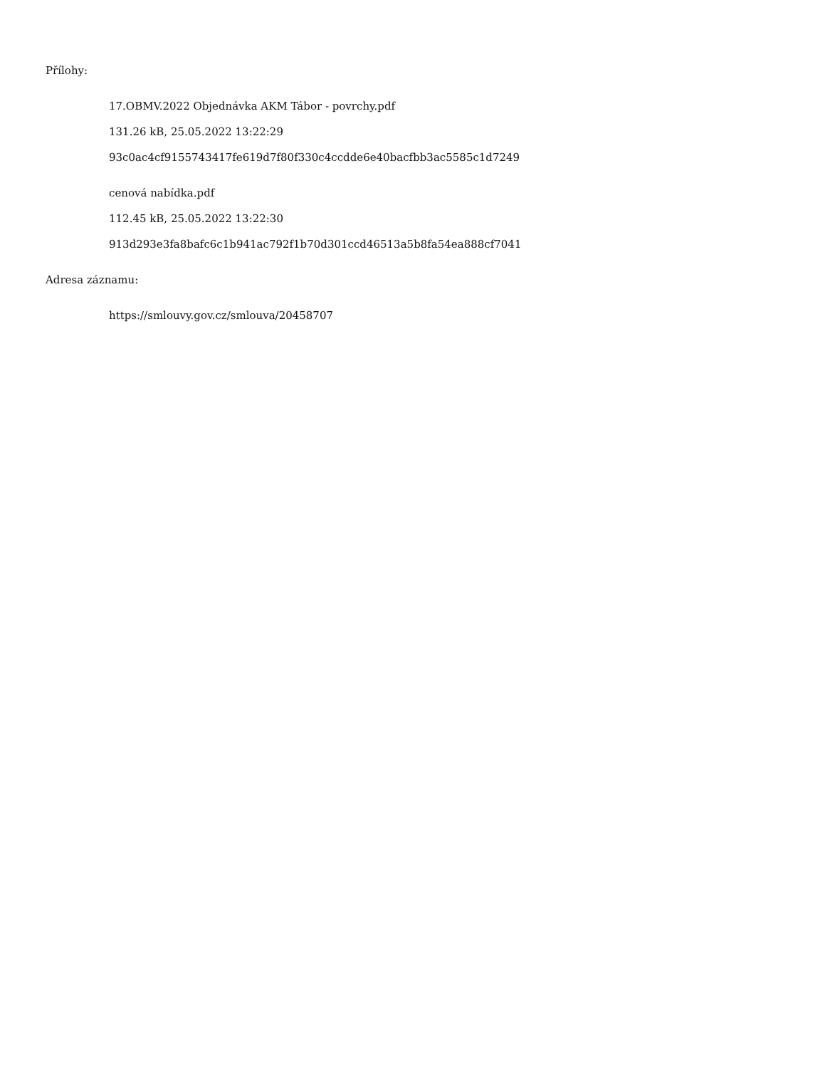Přílohy:
17.OBMV.2022 Objednávka AKM Tábor - povrchy.pdf
131.26 kB, 25.05.2022 13:22:29
93c0ac4cf9155743417fe619d7f80f330c4ccdde6e40bacfbb3ac5585c1d7249
cenová nabídka.pdf
112.45 kB, 25.05.2022 13:22:30
913d293e3fa8bafc6c1b941ac792f1b70d301ccd46513a5b8fa54ea888cf7041
Adresa záznamu:
https://smlouvy.gov.cz/smlouva/20458707